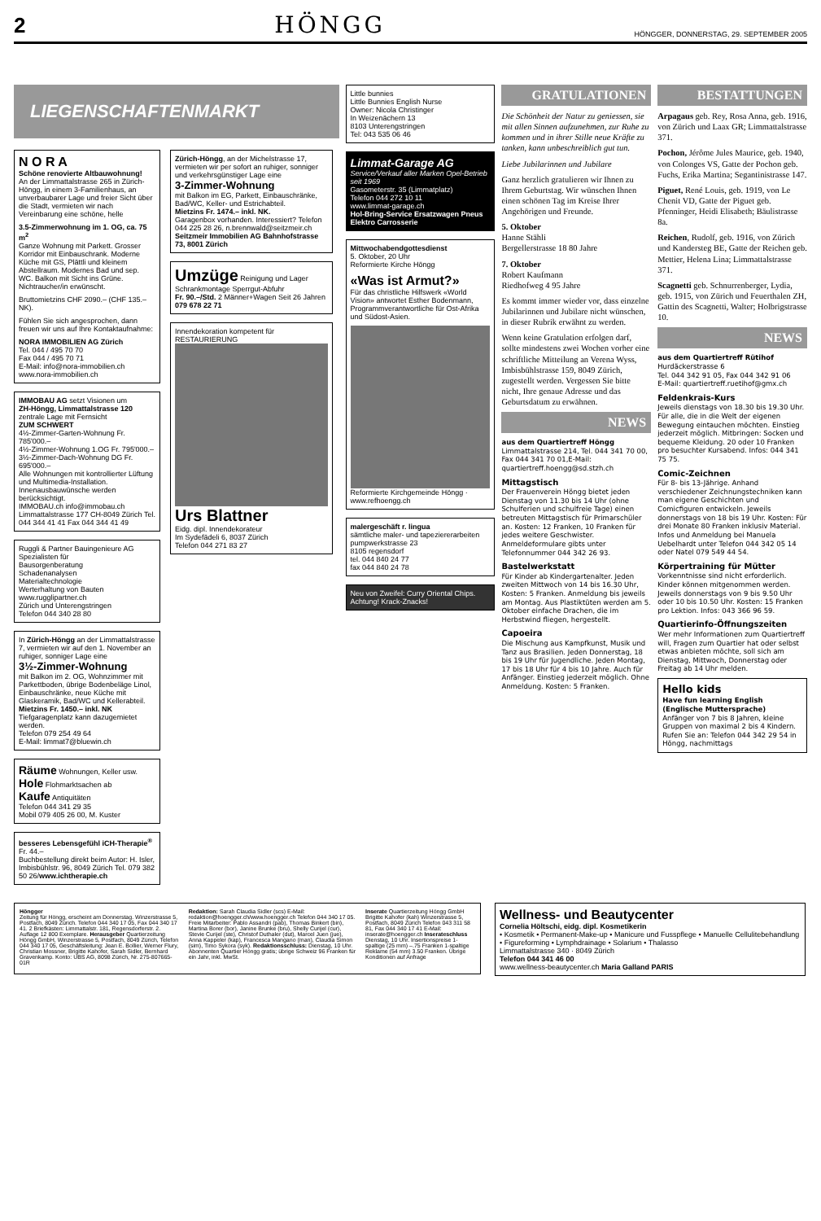2 HÖNGG HÖNGGER, DONNERSTAG, 29. SEPTEMBER 2005
LIEGENSCHAFTENMARKT
N O R A
Schöne renovierte Altbauwohnung!
An der Limmattalstrasse 265 in Zürich-Höngg, in einem 3-Familienhaus, an unverbaubarer Lage und freier Sicht über die Stadt, vermieten wir nach Vereinbarung eine schöne, helle
3.5-Zimmerwohnung im 1. OG, ca. 75 m<sup>2</sup>
Ganze Wohnung mit Parkett. Grosser Korridor mit Einbauschrank. Moderne Küche mit GS, Plättli und kleinem Abstellraum. Modernes Bad und sep. WC. Balkon mit Sicht ins Grüne. Nichtraucher/in erwünscht.
Bruttomietzins CHF 2090.– (CHF 135.– NK).
Fühlen Sie sich angesprochen, dann freuen wir uns auf Ihre Kontaktaufnahme:
NORA IMMOBILIEN AG Zürich
Tel. 044 / 495 70 70
Fax 044 / 495 70 71
E-Mail: info@nora-immobilien.ch
www.nora-immobilien.ch
IMMOBAU AG setzt Visionen um
ZH-Höngg, Limmattalstrasse 120 zentrale Lage mit Fernsicht
ZUM SCHWERT
4½-Zimmer-Garten-Wohnung Fr. 785'000.–
4½-Zimmer-Wohnung 1.OG Fr. 795'000.–
3½-Zimmer-Dach-Wohnung DG Fr. 695'000.–
Alle Wohnungen mit kontrollierter Lüftung und Multimedia-Installation. Innenausbauwünsche werden berücksichtigt.
IMMOBAU.ch info@immobau.ch Limmattalstrasse 177 CH-8049 Zürich Tel. 044 344 41 41 Fax 044 344 41 49
Ruggli & Partner Bauingenieure AG
Spezialisten für
Bausorgenberatung
Schadenanalysen
Materialtechnologie
Werterhaltung von Bauten
www.rugglipartner.ch
Zürich und Unterengstringen
Telefon 044 340 28 80
In Zürich-Höngg an der Limmattalstrasse 7, vermieten wir auf den 1. November an ruhiger, sonniger Lage eine
3½-Zimmer-Wohnung
mit Balkon im 2. OG, Wohnzimmer mit Parkettboden, übrige Bodenbeläge Linol, Einbauschränke, neue Küche mit Glaskeramik, Bad/WC und Kellerabteil.
Mietzins Fr. 1450.– inkl. NK
Tiefgaragenplatz kann dazugemietet werden.
Telefon 079 254 49 64
E-Mail: limmat7@bluewin.ch
Räume Wohnungen, Keller usw.
Hole Flohmarktsachen ab
Kaufe Antiquitäten
Telefon 044 341 29 35
Mobil 079 405 26 00, M. Kuster
besseres Lebensgefühl iCH-Therapie<sup>®</sup> Fr. 44.–
Buchbestellung direkt beim Autor: H. Isler, Imbisbühlstr. 96, 8049 Zürich Tel. 079 382 50 26/www.ichtherapie.ch
Zürich-Höngg, an der Michelstrasse 17, vermieten wir per sofort an ruhiger, sonniger und verkehrsgünstiger Lage eine
3-Zimmer-Wohnung
mit Balkon im EG, Parkett, Einbauschränke, Bad/WC, Keller- und Estrichabteil.
Mietzins Fr. 1474.– inkl. NK.
Garagenbox vorhanden. Interessiert? Telefon 044 225 28 26, n.brennwald@seitzmeir.ch
Seitzmeir Immobilien AG Bahnhofstrasse 73, 8001 Zürich
Umzüge Reinigung und Lager Schrankmontage Sperrgut-Abfuhr
Fr. 90.–/Std. 2 Männer+Wagen Seit 26 Jahren 079 678 22 71
Innendekoration kompetent für RESTAURIERUNG
Urs Blattner
Eidg. dipl. Innendekorateur
Im Sydefädeli 6, 8037 Zürich
Telefon 044 271 83 27
Little bunnies
Little Bunnies English Nurse
Owner: Nicola Christinger
In Weizenächern 13
8103 Unterengstringen
Tel: 043 535 06 46
Limmat-Garage AG
Service/Verkauf aller Marken Opel-Betrieb seit 1969
Gasometerstr. 35 (Limmatplatz)
Telefon 044 272 10 11
www.limmat-garage.ch
Hol-Bring-Service Ersatzwagen Pneus Elektro Carrosserie
Mittwochabendgottesdienst
5. Oktober, 20 Uhr
Reformierte Kirche Höngg
«Was ist Armut?»
Für das christliche Hilfswerk «World Vision» antwortet Esther Bodenmann, Programmverantwortliche für Ost-Afrika und Südost-Asien.
Reformierte Kirchgemeinde Höngg · www.refhoengg.ch
malergeschäft r. lingua
sämtliche maler- und tapeziererarbeiten
pumpwerkstrasse 23
8105 regensdorf
tel. 044 840 24 77
fax 044 840 24 78
Neu von Zweifel: Curry Oriental Chips.
Achtung! Krack-Znacks!
GRATULATIONEN
Die Schönheit der Natur zu geniessen, sie mit allen Sinnen aufzunehmen, zur Ruhe zu kommen und in ihrer Stille neue Kräfte zu tanken, kann unbeschreiblich gut tun.
Liebe Jubilarinnen und Jubilare
Ganz herzlich gratulieren wir Ihnen zu Ihrem Geburtstag. Wir wünschen Ihnen einen schönen Tag im Kreise Ihrer Angehörigen und Freunde.
5. Oktober
Hanne Stähli
Bergellerstrasse 18 80 Jahre
7. Oktober
Robert Kaufmann
Riedhofweg 4 95 Jahre
Es kommt immer wieder vor, dass einzelne Jubilarinnen und Jubilare nicht wünschen, in dieser Rubrik erwähnt zu werden.
Wenn keine Gratulation erfolgen darf, sollte mindestens zwei Wochen vorher eine schriftliche Mitteilung an Verena Wyss, Imbisbühlstrasse 159, 8049 Zürich, zugestellt werden. Vergessen Sie bitte nicht, Ihre genaue Adresse und das Geburtsdatum zu erwähnen.
NEWS
aus dem Quartiertreff Höngg
Limmattalstrasse 214, Tel. 044 341 70 00, Fax 044 341 70 01,E-Mail: quartiertreff.hoengg@sd.stzh.ch
Mittagstisch
Der Frauenverein Höngg bietet jeden Dienstag von 11.30 bis 14 Uhr (ohne Schulferien und schulfreie Tage) einen betreuten Mittagstisch für Primarschüler an. Kosten: 12 Franken, 10 Franken für jedes weitere Geschwister. Anmeldeformulare gibts unter Telefonnummer 044 342 26 93.
Bastelwerkstatt
Für Kinder ab Kindergartenalter. Jeden zweiten Mittwoch von 14 bis 16.30 Uhr, Kosten: 5 Franken. Anmeldung bis jeweils am Montag. Aus Plastiktüten werden am 5. Oktober einfache Drachen, die im Herbstwind fliegen, hergestellt.
Capoeira
Die Mischung aus Kampfkunst, Musik und Tanz aus Brasilien. Jeden Donnerstag, 18 bis 19 Uhr für Jugendliche. Jeden Montag, 17 bis 18 Uhr für 4 bis 10 Jahre. Auch für Anfänger. Einstieg jederzeit möglich. Ohne Anmeldung. Kosten: 5 Franken.
BESTATTUNGEN
Arpagaus geb. Rey, Rosa Anna, geb. 1916, von Zürich und Laax GR; Limmattalstrasse 371.
Pochon, Jérôme Jules Maurice, geb. 1940, von Colonges VS, Gatte der Pochon geb. Fuchs, Erika Martina; Segantinistrasse 147.
Piguet, René Louis, geb. 1919, von Le Chenit VD, Gatte der Piguet geb. Pfenninger, Heidi Elisabeth; Bäulistrasse 8a.
Reichen, Rudolf, geb. 1916, von Zürich und Kandersteg BE, Gatte der Reichen geb. Mettier, Helena Lina; Limmattalstrasse 371.
Scagnetti geb. Schnurrenberger, Lydia, geb. 1915, von Zürich und Feuerthalen ZH, Gattin des Scagnetti, Walter; Holbrigstrasse 10.
NEWS
aus dem Quartiertreff Rütihof
Hurdäckerstrasse 6
Tel. 044 342 91 05, Fax 044 342 91 06
E-Mail: quartiertreff.ruetihof@gmx.ch
Feldenkrais-Kurs
Jeweils dienstags von 18.30 bis 19.30 Uhr. Für alle, die in die Welt der eigenen Bewegung eintauchen möchten. Einstieg jederzeit möglich. Mitbringen: Socken und bequeme Kleidung. 20 oder 10 Franken pro besuchter Kursabend. Infos: 044 341 75 75.
Comic-Zeichnen
Für 8- bis 13-Jährige. Anhand verschiedener Zeichnungstechniken kann man eigene Geschichten und Comicfiguren entwickeln. Jeweils donnerstags von 18 bis 19 Uhr. Kosten: Für drei Monate 80 Franken inklusiv Material. Infos und Anmeldung bei Manuela Uebelhardt unter Telefon 044 342 05 14 oder Natel 079 549 44 54.
Körpertraining für Mütter
Vorkenntnisse sind nicht erforderlich. Kinder können mitgenommen werden. Jeweils donnerstags von 9 bis 9.50 Uhr oder 10 bis 10.50 Uhr. Kosten: 15 Franken pro Lektion. Infos: 043 366 96 59.
Quartierinfo-Öffnungszeiten
Wer mehr Informationen zum Quartiertreff will, Fragen zum Quartier hat oder selbst etwas anbieten möchte, soll sich am Dienstag, Mittwoch, Donnerstag oder Freitag ab 14 Uhr melden.
Hello kids
Have fun learning English (Englische Muttersprache)
Anfänger von 7 bis 8 Jahren, kleine Gruppen von maximal 2 bis 4 Kindern.
Rufen Sie an: Telefon 044 342 29 54 in Höngg, nachmittags
Höngger
Zeitung für Höngg, erscheint am Donnerstag. Winzerstrasse 5, Postfach, 8049 Zürich. Telefon 044 340 17 05, Fax 044 340 17 41. 2 Briefkästen: Limmattalstr. 181, Regensdorferstr. 2. Auflage 12 800 Exemplare. Herausgeber Quartierzeitung Höngg GmbH, Winzerstrasse 5, Postfach, 8049 Zürich, Telefon 044 340 17 05, Geschäftsleitung: Jean E. Bollier, Werner Flury, Christian Mossner, Brigitte Kahofer, Sarah Sidler, Bernhard Gravenkamp. Konto: UBS AG, 8098 Zürich, Nr. 275-807665-01R
Redaktion: Sarah Claudia Sidler (scs) E-Mail: redaktion@hoengger.ch/www.hoengger.ch Telefon 044 340 17 05. Freie Mitarbeiter: Pablo Assandri (pab), Thomas Binkert (bin), Martina Borer (bor), Janine Brunke (bru), Shelly Curijel (cur), Stevie Curijel (ste), Christof Duthaler (dut), Marcel Juen (jue), Anna Kappeler (kap), Francesca Mangano (man), Claudia Simon (sim), Timo Sykora (syk). Redaktionsschluss: Dienstag, 10 Uhr. Abonnenten Quartier Höngg gratis; übrige Schweiz 96 Franken für ein Jahr, inkl. MwSt.
Inserate Quartierzeitung Höngg GmbH Brigitte Kahofer (kah) Winzerstrasse 5, Postfach, 8049 Zürich Telefon 043 311 58 81, Fax 044 340 17 41 E-Mail: inserate@hoengger.ch Inserateschluss Dienstag, 10 Uhr. Insertionspreise 1-spaltige (25 mm) –.75 Franken 1-spaltige Reklame (54 mm) 3.50 Franken. Übrige Konditionen auf Anfrage
Wellness- und Beautycenter
Cornelia Höltschi, eidg. dipl. Kosmetikerin
• Kosmetik • Permanent-Make-up • Manicure und Fusspflege • Manuelle Cellulitebehandlung • Figureforming • Lymphdrainage • Solarium • Thalasso
Limmattalstrasse 340 · 8049 Zürich
Telefon 044 341 46 00
www.wellness-beautycenter.ch Maria Galland PARIS